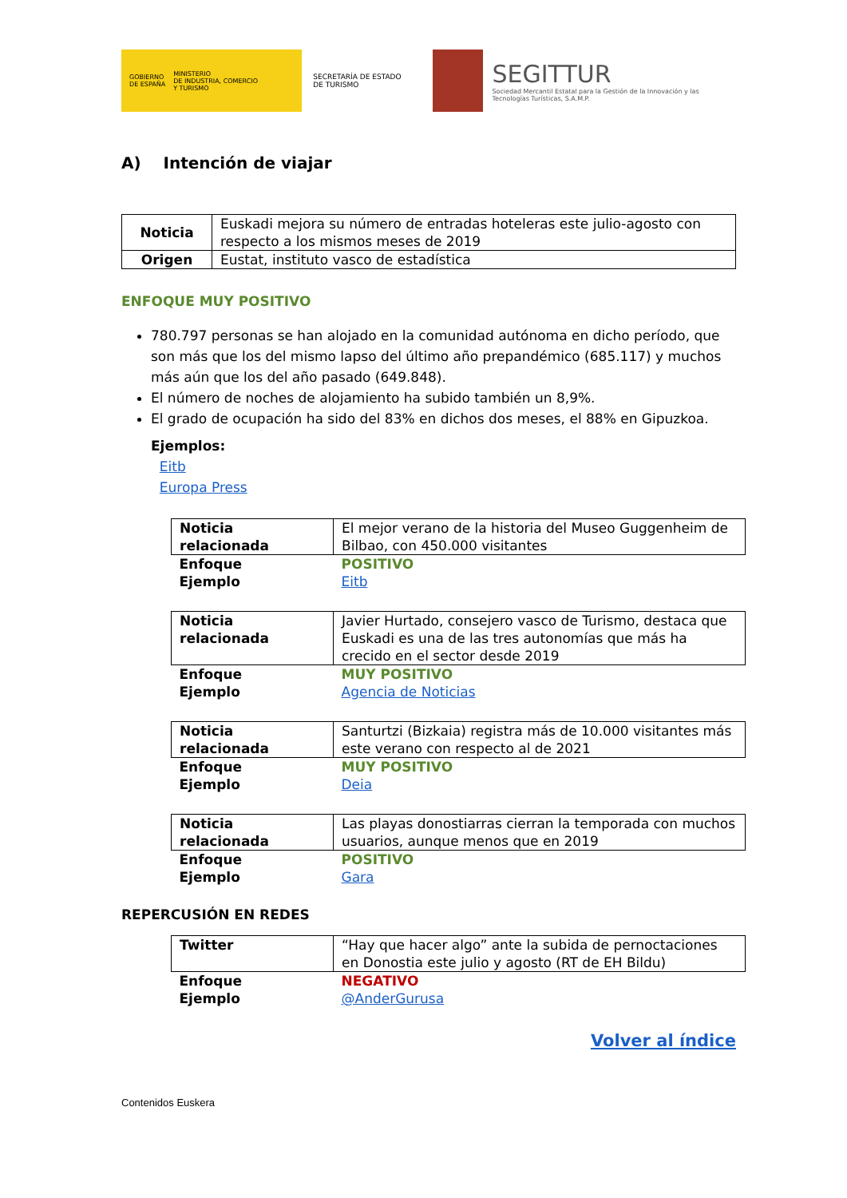GOBIERNO
DE ESPAÑA MINISTERIO
DE INDUSTRIA, COMERCIO
Y TURISMO
SECRETARÍA DE ESTADO
DE TURISMO
SEGITTUR
Sociedad Mercantil Estatal para la Gestión de la Innovación y las Tecnologías Turísticas, S.A.M.P.
A) Intención de viajar
| Noticia | Euskadi mejora su número de entradas hoteleras este julio-agosto con respecto a los mismos meses de 2019 |
| Origen | Eustat, instituto vasco de estadística |
ENFOQUE MUY POSITIVO
780.797 personas se han alojado en la comunidad autónoma en dicho período, que son más que los del mismo lapso del último año prepandémico (685.117) y muchos más aún que los del año pasado (649.848).
El número de noches de alojamiento ha subido también un 8,9%.
El grado de ocupación ha sido del 83% en dichos dos meses, el 88% en Gipuzkoa.
Ejemplos:
Eitb
Europa Press
| Noticia relacionada | El mejor verano de la historia del Museo Guggenheim de Bilbao, con 450.000 visitantes |
| Enfoque Ejemplo | POSITIVO Eitb |
| Noticia relacionada | Javier Hurtado, consejero vasco de Turismo, destaca que Euskadi es una de las tres autonomías que más ha crecido en el sector desde 2019 |
| Enfoque Ejemplo | MUY POSITIVO Agencia de Noticias |
| Noticia relacionada | Santurtzi (Bizkaia) registra más de 10.000 visitantes más este verano con respecto al de 2021 |
| Enfoque Ejemplo | MUY POSITIVO Deia |
| Noticia relacionada | Las playas donostiarras cierran la temporada con muchos usuarios, aunque menos que en 2019 |
| Enfoque Ejemplo | POSITIVO Gara |
REPERCUSIÓN EN REDES
| Twitter | “Hay que hacer algo” ante la subida de pernoctaciones en Donostia este julio y agosto (RT de EH Bildu) |
| Enfoque Ejemplo | NEGATIVO @AnderGurusa |
Volver al índice
Contenidos Euskera